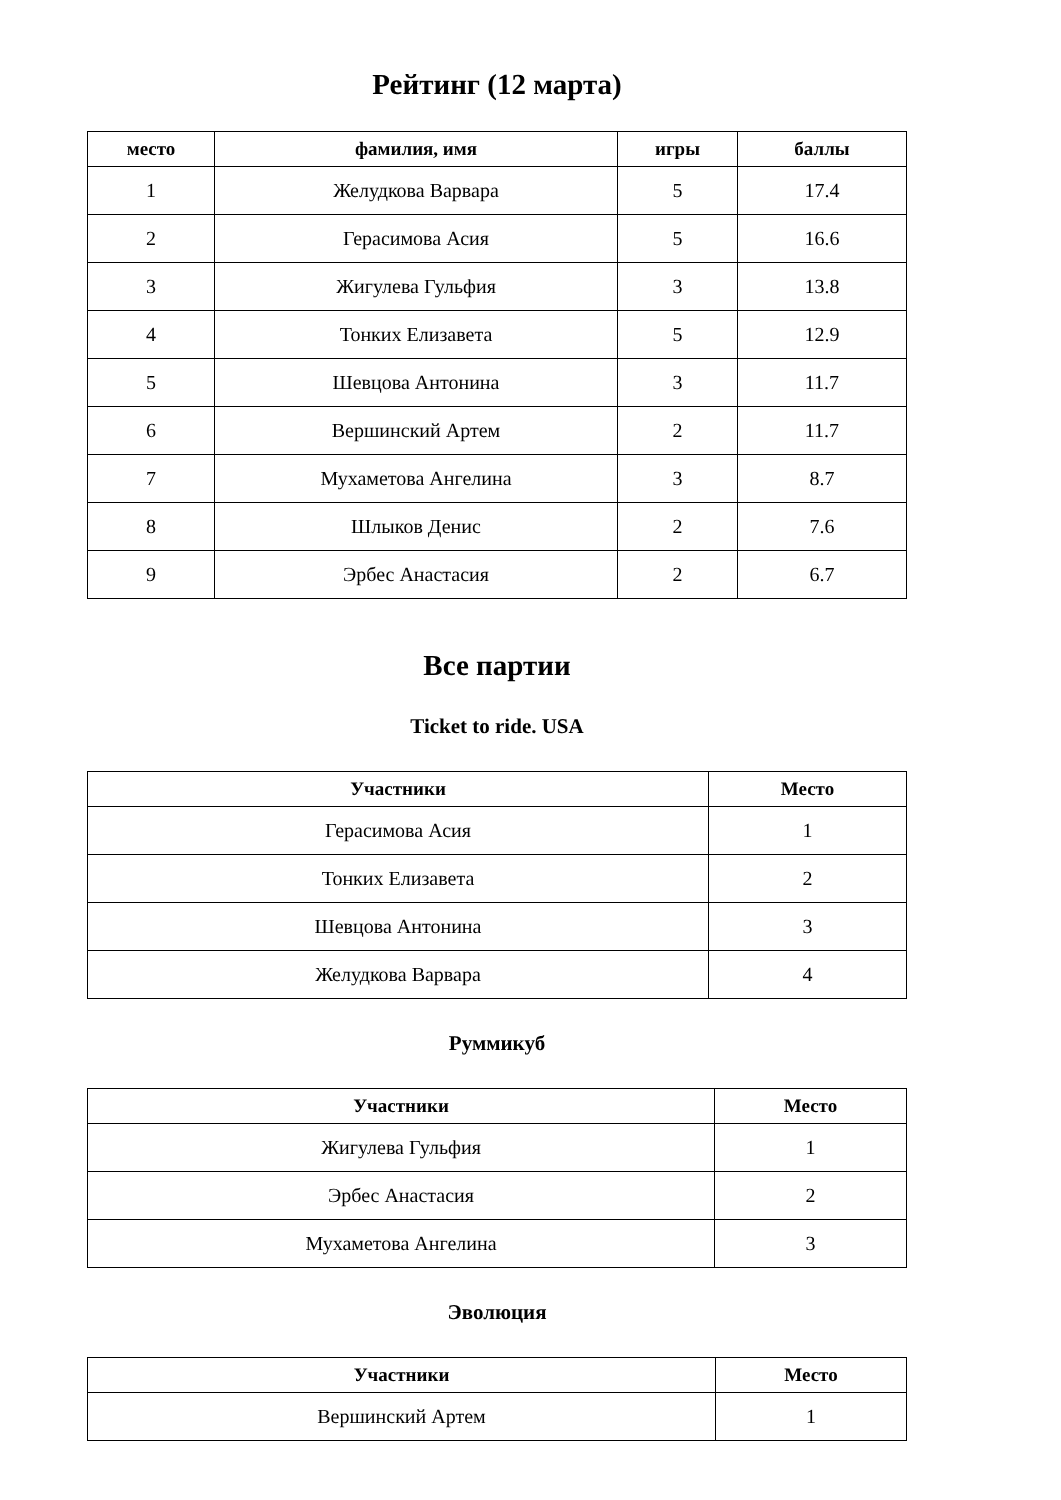Рейтинг (12 марта)
| место | фамилия, имя | игры | баллы |
| --- | --- | --- | --- |
| 1 | Желудкова Варвара | 5 | 17.4 |
| 2 | Герасимова Асия | 5 | 16.6 |
| 3 | Жигулева Гульфия | 3 | 13.8 |
| 4 | Тонких Елизавета | 5 | 12.9 |
| 5 | Шевцова Антонина | 3 | 11.7 |
| 6 | Вершинский Артем | 2 | 11.7 |
| 7 | Мухаметова Ангелина | 3 | 8.7 |
| 8 | Шлыков Денис | 2 | 7.6 |
| 9 | Эрбес Анастасия | 2 | 6.7 |
Все партии
Ticket to ride. USA
| Участники | Место |
| --- | --- |
| Герасимова Асия | 1 |
| Тонких Елизавета | 2 |
| Шевцова Антонина | 3 |
| Желудкова Варвара | 4 |
Руммикуб
| Участники | Место |
| --- | --- |
| Жигулева Гульфия | 1 |
| Эрбес Анастасия | 2 |
| Мухаметова Ангелина | 3 |
Эволюция
| Участники | Место |
| --- | --- |
| Вершинский Артем | 1 |